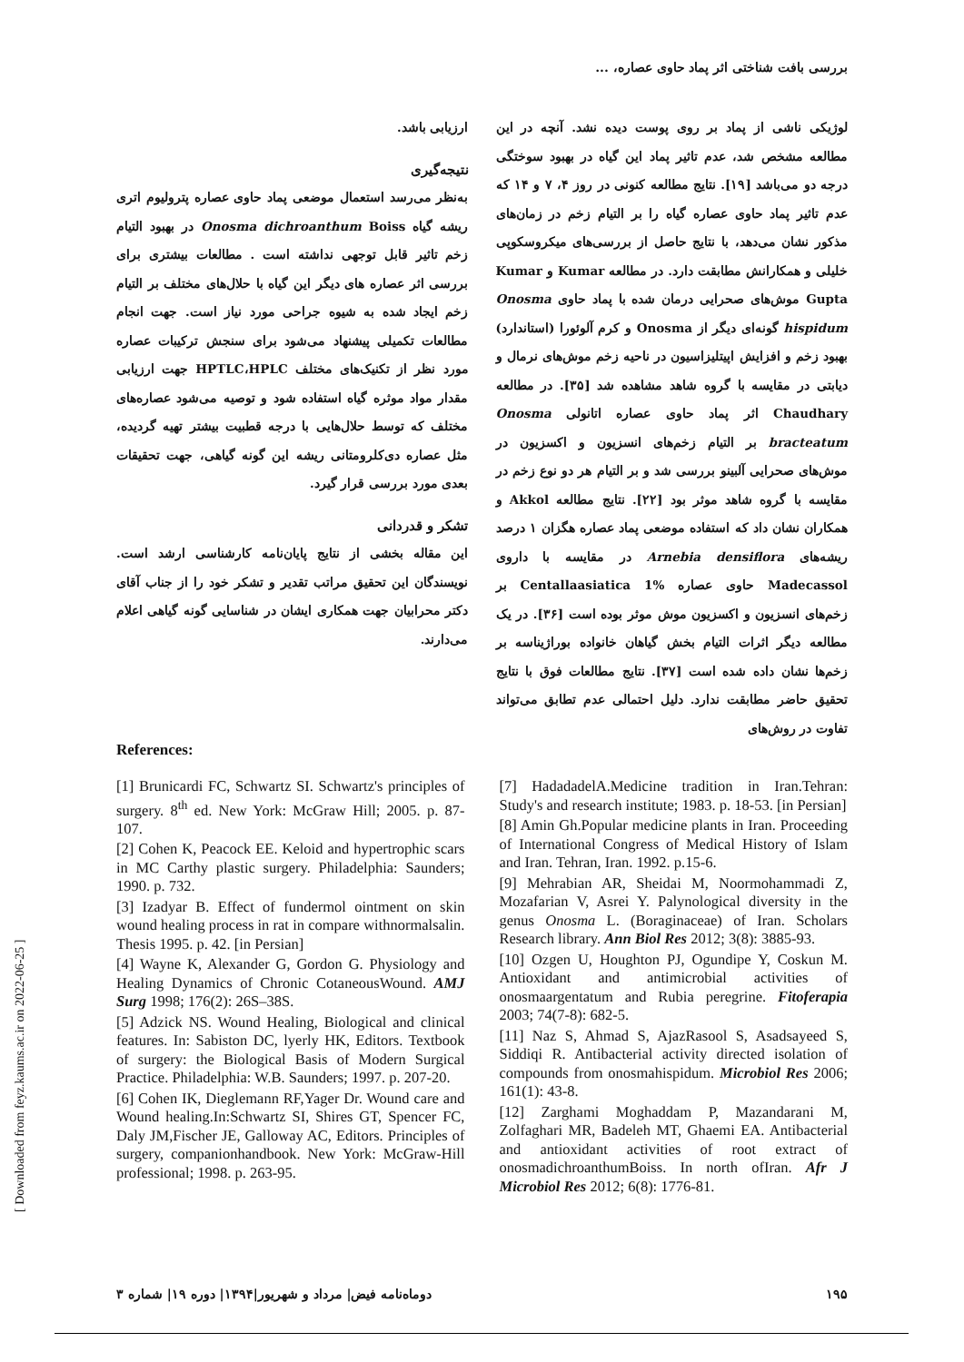بررسی بافت شناختی اثر پماد حاوی عصاره، ...
لوژیکی ناشی از پماد بر روی پوست دیده نشد. آنچه در این مطالعه مشخص شد، عدم تاثیر پماد این گیاه در بهبود سوختگی درجه دو می‌باشد [۱۹]. نتایج مطالعه کنونی در روز ۴، ۷ و ۱۴ که عدم تاثیر پماد حاوی عصاره گیاه را بر التیام زخم در زمان‌های مذکور نشان می‌دهد، با نتایج حاصل از بررسی‌های میکروسکوپی خلیلی و همکارانش مطابقت دارد. در مطالعه Kumar و Kumar Gupta موش‌های صحرایی درمان شده با پماد حاوی Onosma hispidum گونه‌ای دیگر از Onosma و کرم آلوئورا (استاندارد) بهبود زخم و افزایش اپیتلیزاسیون در ناحیه زخم موش‌های نرمال و دیابتی در مقایسه با گروه شاهد مشاهده شد [۳۵]. در مطالعه Chaudhary اثر پماد حاوی عصاره اتانولی Onosma bracteatum بر التیام زخم‌های انسزیون و اکسزیون در موش‌های صحرایی آلبینو بررسی شد و بر التیام هر دو نوع زخم در مقایسه با گروه شاهد موثر بود [۲۲]. نتایج مطالعه Akkol و همکاران نشان داد که استفاده موضعی پماد عصاره هگزان ۱ درصد ریشه‌های Arnebia densiflora در مقایسه با داروی Madecassol حاوی عصاره Centallaasiatica 1% بر زخم‌های انسزیون و اکسزیون موش موثر بوده است [۳۶]. در یک مطالعه دیگر اثرات التیام بخش گیاهان خانواده بوراژیناسه بر زخم‌ها نشان داده شده است [۳۷]. نتایج مطالعات فوق با نتایج تحقیق حاضر مطابقت ندارد. دلیل احتمالی عدم تطابق می‌تواند تفاوت در روش‌های
ارزیابی باشد.
نتیجه‌گیری
به‌نظر می‌رسد استعمال موضعی پماد حاوی عصاره پترولیوم اتری ریشه گیاه Onosma dichroanthum Boiss در بهبود التیام زخم تاثیر قابل توجهی نداشته است . مطالعات بیشتری برای بررسی اثر عصاره های دیگر این گیاه با حلال‌های مختلف بر التیام زخم ایجاد شده به شیوه جراحی مورد نیاز است. جهت انجام مطالعات تکمیلی پیشنهاد می‌شود برای سنجش ترکیبات عصاره مورد نظر از تکنیک‌های مختلف HPTLC،HPLC جهت ارزیابی مقدار مواد موثره گیاه استفاده شود و توصیه می‌شود عصاره‌های مختلف که توسط حلال‌هایی با درجه قطبیت بیشتر تهیه گردیده، مثل عصاره دی‌کلرومتانی ریشه این گونه گیاهی، جهت تحقیقات بعدی مورد بررسی قرار گیرد.
تشکر و قدردانی
این مقاله بخشی از نتایج پایان‌نامه کارشناسی ارشد است. نویسندگان این تحقیق مراتب تقدیر و تشکر خود را از جناب آقای دکتر محرابیان جهت همکاری ایشان در شناسایی گونه گیاهی اعلام می‌دارند.
References:
[1] Brunicardi FC, Schwartz SI. Schwartz's principles of surgery. 8<sup>th</sup> ed. New York: McGraw Hill; 2005. p. 87-107.
[2] Cohen K, Peacock EE. Keloid and hypertrophic scars in MC Carthy plastic surgery. Philadelphia: Saunders; 1990. p. 732.
[3] Izadyar B. Effect of fundermol ointment on skin wound healing process in rat in compare withnormalsalin. Thesis 1995. p. 42. [in Persian]
[4] Wayne K, Alexander G, Gordon G. Physiology and Healing Dynamics of Chronic CotaneousWound. AMJ Surg 1998; 176(2): 26S–38S.
[5] Adzick NS. Wound Healing, Biological and clinical features. In: Sabiston DC, lyerly HK, Editors. Textbook of surgery: the Biological Basis of Modern Surgical Practice. Philadelphia: W.B. Saunders; 1997. p. 207-20.
[6] Cohen IK, Dieglemann RF,Yager Dr. Wound care and Wound healing.In:Schwartz SI, Shires GT, Spencer FC, Daly JM,Fischer JE, Galloway AC, Editors. Principles of surgery, companionhandbook. New York: McGraw-Hill professional; 1998. p. 263-95.
[7] HadadadelA.Medicine tradition in Iran.Tehran: Study's and research institute; 1983. p. 18-53. [in Persian]
[8] Amin Gh.Popular medicine plants in Iran. Proceeding of International Congress of Medical History of Islam and Iran. Tehran, Iran. 1992. p.15-6.
[9] Mehrabian AR, Sheidai M, Noormohammadi Z, Mozafarian V, Asrei Y. Palynological diversity in the genus Onosma L. (Boraginaceae) of Iran. Scholars Research library. Ann Biol Res 2012; 3(8): 3885-93.
[10] Ozgen U, Houghton PJ, Ogundipe Y, Coskun M. Antioxidant and antimicrobial activities of onosmaargentatum and Rubia peregrine. Fitoferapia 2003; 74(7-8): 682-5.
[11] Naz S, Ahmad S, AjazRasool S, Asadsayeed S, Siddiqi R. Antibacterial activity directed isolation of compounds from onosmahispidum. Microbiol Res 2006; 161(1): 43-8.
[12] Zarghami Moghaddam P, Mazandarani M, Zolfaghari MR, Badeleh MT, Ghaemi EA. Antibacterial and antioxidant activities of root extract of onosmadichroanthumBoiss. In north ofIran. Afr J Microbiol Res 2012; 6(8): 1776-81.
[ Downloaded from feyz.kaums.ac.ir on 2022-06-25 ]
۱۹۵ دوماه‌نامه فیض| مرداد و شهریور|۱۳۹۴| دوره ۱۹| شماره ۳